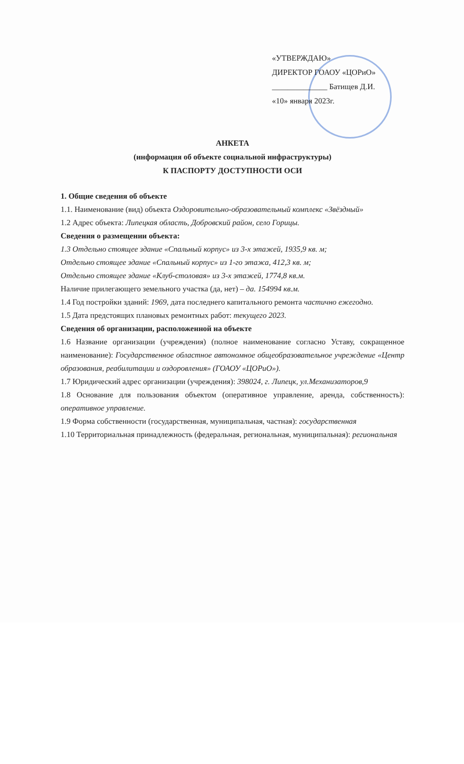«УТВЕРЖДАЮ»
ДИРЕКТОР ГОАОУ «ЦОРиО»
______________ Батищев Д.И.
«10» января 2023г.
АНКЕТА
(информация об объекте социальной инфраструктуры)
К ПАСПОРТУ ДОСТУПНОСТИ ОСИ
1. Общие сведения об объекте
1.1. Наименование (вид) объекта Оздоровительно-образовательный комплекс «Звёздный»
1.2 Адрес объекта: Липецкая область, Добровский район, село Горицы.
Сведения о размещении объекта:
1.3 Отдельно стоящее здание «Спальный корпус» из 3-х этажей, 1935,9 кв. м;
Отдельно стоящее здание «Спальный корпус» из 1-го этажа, 412,3 кв. м;
Отдельно стоящее здание «Клуб-столовая» из 3-х этажей, 1774,8 кв.м.
Наличие прилегающего земельного участка (да, нет) – да. 154994 кв.м.
1.4 Год постройки зданий: 1969, дата последнего капитального ремонта частично ежегодно.
1.5 Дата предстоящих плановых ремонтных работ: текущего 2023.
Сведения об организации, расположенной на объекте
1.6 Название организации (учреждения) (полное наименование согласно Уставу, сокращенное наименование): Государственное областное автономное общеобразовательное учреждение «Центр образования, реабилитации и оздоровления» (ГОАОУ «ЦОРиО»).
1.7 Юридический адрес организации (учреждения): 398024, г. Липецк, ул.Механизаторов,9
1.8 Основание для пользования объектом (оперативное управление, аренда, собственность): оперативное управление.
1.9 Форма собственности (государственная, муниципальная, частная): государственная
1.10 Территориальная принадлежность (федеральная, региональная, муниципальная): региональная